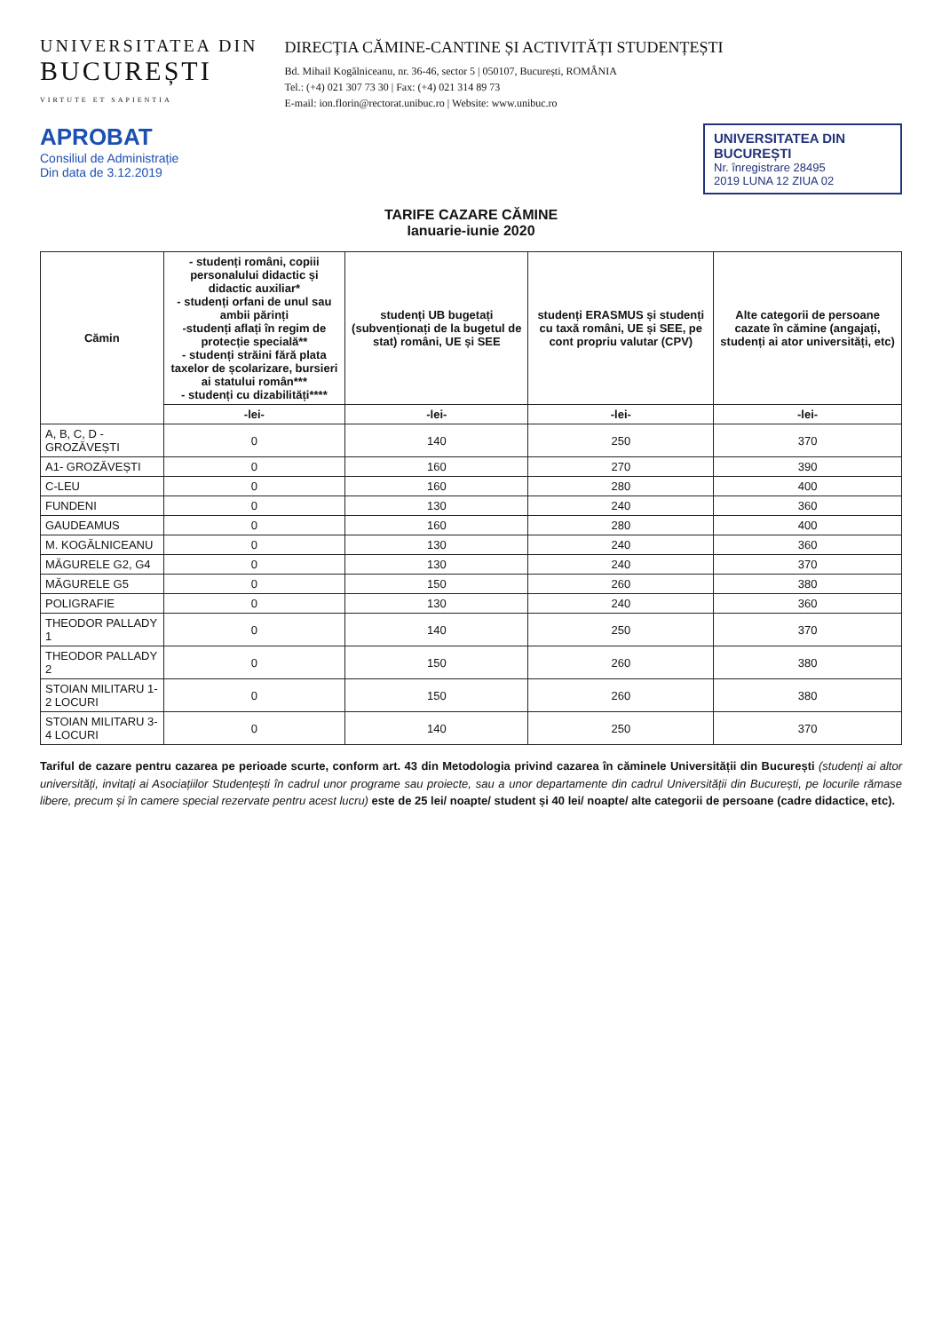UNIVERSITATEA DIN
BUCUREȘTI
VIRTUTE ET SAPIENTIA
DIRECȚIA CĂMINE-CANTINE ȘI ACTIVITĂȚI STUDENȚEȘTI
Bd. Mihail Kogălniceanu, nr. 36-46, sector 5 | 050107, București, ROMÂNIA
Tel.: (+4) 021 307 73 30 | Fax: (+4) 021 314 89 73
E-mail: ion.florin@rectorat.unibuc.ro | Website: www.unibuc.ro
APROBAT
Consiliul de Administrație
Din data de 3.12.2019
UNIVERSITATEA DIN BUCUREȘTI
Nr. înregistrare 28495
2019 LUNA 12 ZIUA 02
TARIFE CAZARE CĂMINE
Ianuarie-iunie 2020
| Cămin | - studenți români, copiii personalului didactic și didactic auxiliar* - studenți orfani de unul sau ambii părinți -studenți aflați în regim de protecție specială** - studenți străini fără plata taxelor de școlarizare, bursieri ai statului român*** - studenți cu dizabilități**** | studenți UB bugetați (subvenționați de la bugetul de stat) români, UE și SEE | studenți ERASMUS și studenți cu taxă români, UE și SEE, pe cont propriu valutar (CPV) | Alte categorii de persoane cazate în cămine (angajați, studenți ai ator universități, etc) |
| --- | --- | --- | --- | --- |
| | -lei- | -lei- | -lei- | -lei- |
| A, B, C, D - GROZĂVEȘTI | 0 | 140 | 250 | 370 |
| A1- GROZĂVEȘTI | 0 | 160 | 270 | 390 |
| C-LEU | 0 | 160 | 280 | 400 |
| FUNDENI | 0 | 130 | 240 | 360 |
| GAUDEAMUS | 0 | 160 | 280 | 400 |
| M. KOGĂLNICEANU | 0 | 130 | 240 | 360 |
| MĂGURELE G2, G4 | 0 | 130 | 240 | 370 |
| MĂGURELE G5 | 0 | 150 | 260 | 380 |
| POLIGRAFIE | 0 | 130 | 240 | 360 |
| THEODOR PALLADY 1 | 0 | 140 | 250 | 370 |
| THEODOR PALLADY 2 | 0 | 150 | 260 | 380 |
| STOIAN MILITARU 1- 2 LOCURI | 0 | 150 | 260 | 380 |
| STOIAN MILITARU 3-4 LOCURI | 0 | 140 | 250 | 370 |
Tariful de cazare pentru cazarea pe perioade scurte, conform art. 43 din Metodologia privind cazarea în căminele Universității din București (studenți ai altor universități, invitați ai Asociațiilor Studențești în cadrul unor programe sau proiecte, sau a unor departamente din cadrul Universității din București, pe locurile rămase libere, precum și în camere special rezervate pentru acest lucru) este de 25 lei/ noapte/ student și 40 lei/ noapte/ alte categorii de persoane (cadre didactice, etc).